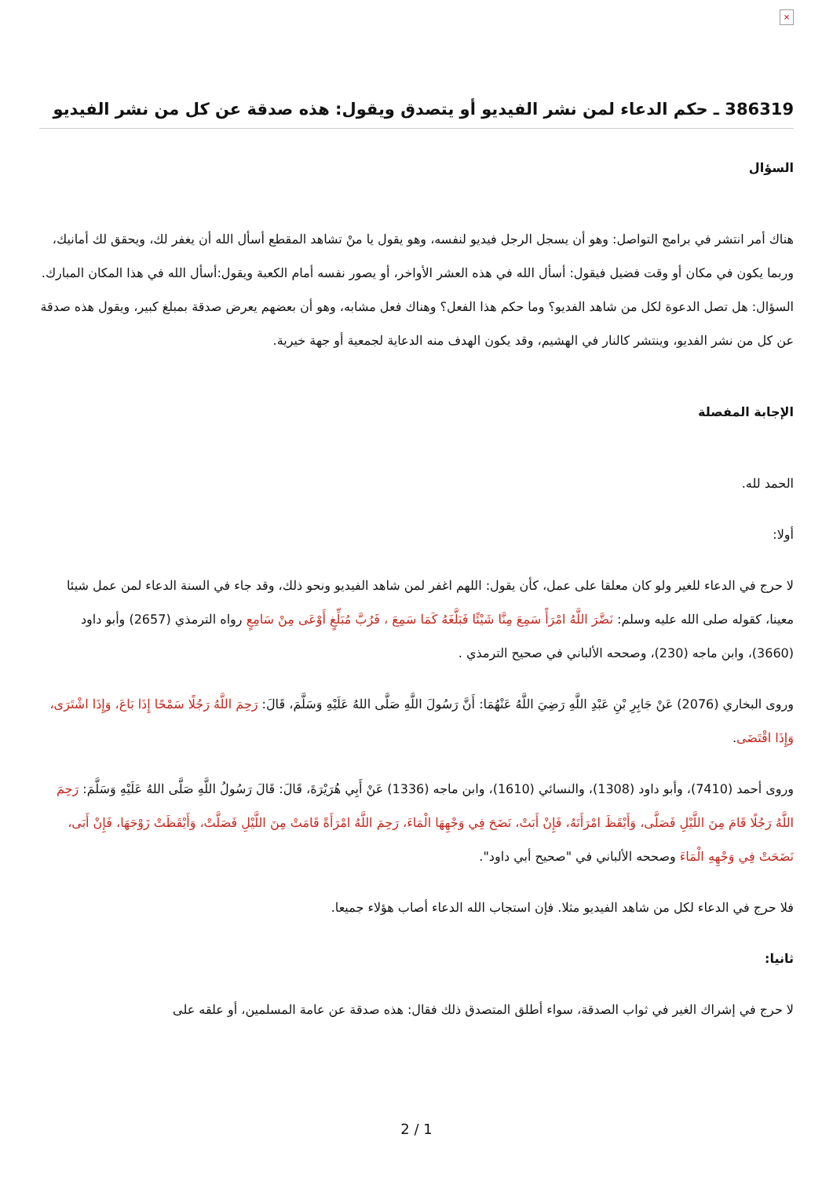×
386319 ـ حكم الدعاء لمن نشر الفيديو أو يتصدق ويقول: هذه صدقة عن كل من نشر الفيديو
السؤال
هناك أمر انتشر في برامج التواصل: وهو أن يسجل الرجل فيديو لنفسه، وهو يقول يا منْ تشاهد المقطع أسأل الله أن يغفر لك، ويحقق لك أمانيك، وربما يكون في مكان أو وقت فضيل فيقول: أسأل الله في هذه العشر الأواخر، أو يصور نفسه أمام الكعبة ويقول:أسأل الله في هذا المكان المبارك. السؤال: هل تصل الدعوة لكل من شاهد الفديو؟ وما حكم هذا الفعل؟ وهناك فعل مشابه، وهو أن بعضهم يعرض صدقة بمبلغ كبير، ويقول هذه صدقة عن كل من نشر الفديو، وينتشر كالنار في الهشيم، وقد يكون الهدف منه الدعاية لجمعية أو جهة خيرية.
الإجابة المفصلة
الحمد لله.
أولا:
لا حرج في الدعاء للغير ولو كان معلقا على عمل، كأن يقول: اللهم اغفر لمن شاهد الفيديو ونحو ذلك، وقد جاء في السنة الدعاء لمن عمل شيئا معينا، كقوله صلى الله عليه وسلم: نَضَّرَ اللَّهُ امْرَأً سَمِعَ مِنَّا شَيْئًا فَبَلَّغَهُ كَمَا سَمِعَ ، فَرُبَّ مُبَلِّغٍ أَوْعَى مِنْ سَامِعٍ رواه الترمذي (2657) وأبو داود (3660)، وابن ماجه (230)، وصححه الألباني في صحيح الترمذي .
وروى البخاري (2076) عَنْ جَابِرِ بْنِ عَبْدِ اللَّهِ رَضِيَ اللَّهُ عَنْهُمَا: أَنَّ رَسُولَ اللَّهِ صَلَّى اللهُ عَلَيْهِ وَسَلَّمَ، قَالَ: رَحِمَ اللَّهُ رَجُلًا سَمْحًا إِذَا بَاعَ، وَإِذَا اشْتَرَى، وَإِذَا اقْتَضَى.
وروى أحمد (7410)، وأبو داود (1308)، والنسائي (1610)، وابن ماجه (1336) عَنْ أَبِي هُرَيْرَةَ، قَالَ: قَالَ رَسُولُ اللَّهِ صَلَّى اللهُ عَلَيْهِ وَسَلَّمَ: رَحِمَ اللَّهُ رَجُلًا قَامَ مِنَ اللَّيْلِ فَصَلَّى، وَأَيْقَظَ امْرَأَتَهُ، فَإِنْ أَبَتْ، نَضَحَ فِي وَجْهِهَا الْمَاءَ، رَحِمَ اللَّهُ امْرَأَةً قَامَتْ مِنَ اللَّيْلِ فَصَلَّتْ، وَأَيْقَظَتْ زَوْجَهَا، فَإِنْ أَبَى، نَضَحَتْ فِي وَجْهِهِ الْمَاءَ وصححه الألباني في "صحيح أبي داود".
فلا حرج في الدعاء لكل من شاهد الفيديو مثلا. فإن استجاب الله الدعاء أصاب هؤلاء جميعا.
ثانيا:
لا حرج في إشراك الغير في ثواب الصدقة، سواء أطلق المتصدق ذلك فقال: هذه صدقة عن عامة المسلمين، أو علقه على
2 / 1